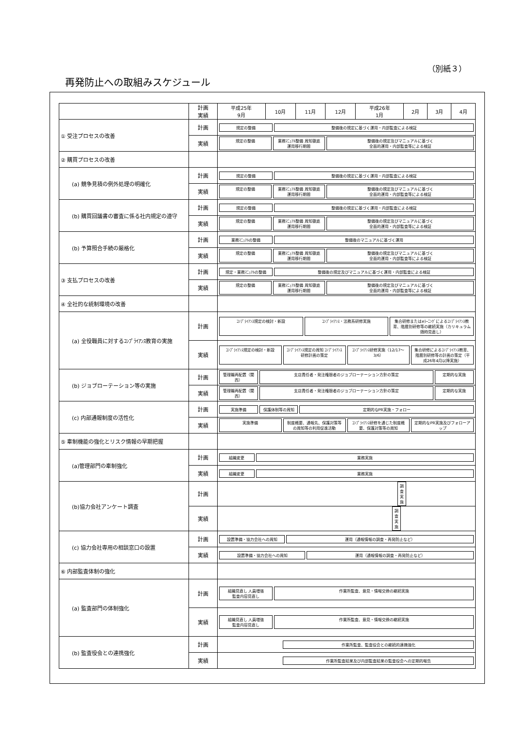（別紙３）
再発防止への取組みスケジュール
| | 計画 実績 | 平成25年 9月 | 10月 | 11月 | 12月 | 平成26年 1月 | 2月 | 3月 | 4月 |
| --- | --- | --- | --- | --- | --- | --- | --- | --- | --- |
| ① 受注プロセスの改善 | 計画 | 規定の整備 整備後の規定に基づく運用・内部監査による検証 | | | | | | | |
| | 実績 | 規定の整備 業務ﾏﾆｭｱﾙ整備 周知徹底 運用移行期間 整備後の規定及びマニュアルに基づく 全面的運用・内部監査等による検証 | | | | | | | |
| ② 購買プロセスの改善 | | | | | | | | | |
| (a) 競争見積の例外処理の明確化 | 計画 | 規定の整備 整備後の規定に基づく運用・内部監査による検証 | | | | | | | |
| | 実績 | 規定の整備 業務ﾏﾆｭｱﾙ整備 周知徹底 運用移行期間 整備後の規定及びマニュアルに基づく 全面的運用・内部監査等による検証 | | | | | | | |
| (b) 購買回議書の審査に係る社内規定の遵守 | 計画 | 規定の整備 整備後の規定に基づく運用・内部監査による検証 | | | | | | | |
| | 実績 | 規定の整備 業務ﾏﾆｭｱﾙ整備 周知徹底 運用移行期間 整備後の規定及びマニュアルに基づく 全面的運用・内部監査等による検証 | | | | | | | |
| (b) 予算照合手続の厳格化 | 計画 | 業務ﾏﾆｭｱﾙの整備 整備後のマニュアルに基づく運用 | | | | | | | |
| | 実績 | 規定の整備 業務ﾏﾆｭｱﾙ整備 周知徹底 運用移行期間 整備後の規定及びマニュアルに基づく 全面的運用・内部監査等による検証 | | | | | | | |
| ③ 支払プロセスの改善 | 計画 | 規定・業務ﾏﾆｭｱﾙの整備 整備後の規定及びマニュアルに基づく運用・内部監査による検証 | | | | | | | |
| | 実績 | 規定の整備 業務ﾏﾆｭｱﾙ整備 周知徹底 運用移行期間 整備後の規定及びマニュアルに基づく 全面的運用・内部監査等による検証 | | | | | | | |
| ④ 全社的な統制環境の改善 | | | | | | | | | |
| (a) 全役職員に対するｺﾝﾌﾟﾗｲｱﾝｽ教育の実施 | 計画 | ｺﾝﾌﾟﾗｲｱﾝｽ規定の検討・新設 ｺﾝﾌﾟﾗｲｱﾝｽ・法務系研修実施 集合研修またはeﾗｰﾆﾝｸﾞによるｺﾝﾌﾟﾗｲｱﾝｽ教育、階層別研修等の継続実施（カリキュラム随時見直し） | | | | | | | |
| | 実績 | ｺﾝﾌﾟﾗｲｱﾝｽ規定の検討・新設 ｺﾝﾌﾟﾗｲｱﾝｽ規定の周知 ｺﾝﾌﾟﾗｲｱﾝｽ研修計画の策定 ｺﾝﾌﾟﾗｲｱﾝｽ研修実施（12/17～3/6） 集合研修によるｺﾝﾌﾟﾗｲｱﾝｽ教育、階層別研修等の計画の策定（平成26年4月以降実施） | | | | | | | |
| (b) ジョブローテーション等の実施 | 計画 | 管理職再配置（関西） 支店責任者・発注権限者のジョブローテーション方針の策定 定期的な実施 | | | | | | | |
| | 実績 | 管理職再配置（関西） 支店責任者・発注権限者のジョブローテーション方針の策定 定期的な実施 | | | | | | | |
| (c) 内部通報制度の活性化 | 計画 | 実施準備 保護体制等の周知 定期的なPR実施・フォロー | | | | | | | |
| | 実績 | 実施準備 制度概要、通報先、保護対策等の周知等の利用促進活動 ｺﾝﾌﾟﾗｲｱﾝｽ研修を通じた制度概要、保護対策等の周知 定期的なPR実施及びフォローアップ | | | | | | | |
| ⑤ 牽制機能の強化とリスク情報の早期把握 | | | | | | | | | |
| (a)管理部門の牽制強化 | 計画 | 組織変更 業務実施 | | | | | | | |
| | 実績 | 組織変更 業務実施 | | | | | | | |
| (b)協力会社アンケート調査 | 計画 | 調査実施 | | | | | | | |
| | 実績 | 調査実施 | | | | | | | |
| (c) 協力会社専用の相談窓口の設置 | 計画 | 設置準備・協力会社への周知 運用（通報情報の調査・再発防止など） | | | | | | | |
| | 実績 | 設置準備・協力会社への周知 運用（通報情報の調査・再発防止など） | | | | | | | |
| ⑥ 内部監査体制の強化 | | | | | | | | | |
| (a) 監査部門の体制強化 | 計画 | 組織見直し 人員増強 監査内容見直し 作業所監査、意見・情報交換の継続実施 | | | | | | | |
| | 実績 | 組織見直し 人員増強 監査内容見直し 作業所監査、意見・情報交換の継続実施 | | | | | | | |
| (b) 監査役会との連携強化 | 計画 | 作業所監査、監査役会との継続的連携強化 | | | | | | | |
| | 実績 | 作業所監査結果及び内部監査結果の監査役会への定期的報告 | | | | | | | |